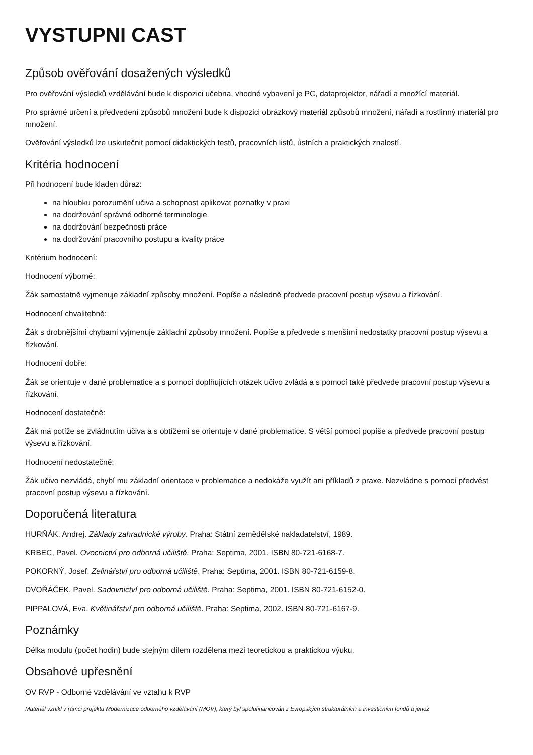VYSTUPNI CAST
Způsob ověřování dosažených výsledků
Pro ověřování výsledků vzdělávání bude k dispozici učebna, vhodné vybavení je PC, dataprojektor, nářadí a množící materiál.
Pro správné určení a předvedení způsobů množení bude k dispozici obrázkový materiál způsobů množení, nářadí a rostlinný materiál pro množení.
Ověřování výsledků lze uskutečnit pomocí didaktických testů, pracovních listů, ústních a praktických znalostí.
Kritéria hodnocení
Při hodnocení bude kladen důraz:
na hloubku porozumění učiva a schopnost aplikovat poznatky v praxi
na dodržování správné odborné terminologie
na dodržování bezpečnosti práce
na dodržování pracovního postupu a kvality práce
Kritérium hodnocení:
Hodnocení výborně:
Žák samostatně vyjmenuje základní způsoby množení. Popíše a následně předvede pracovní postup výsevu a řízkování.
Hodnocení chvalitebně:
Žák s drobnějšími chybami vyjmenuje základní způsoby množení. Popíše a předvede s menšími nedostatky pracovní postup výsevu a řízkování.
Hodnocení dobře:
Žák se orientuje v dané problematice a s pomocí doplňujících otázek učivo zvládá a s pomocí také předvede pracovní postup výsevu a řízkování.
Hodnocení dostatečně:
Žák má potíže se zvládnutím učiva a s obtížemi se orientuje v dané problematice. S větší pomocí popíše a předvede pracovní postup výsevu a řízkování.
Hodnocení nedostatečně:
Žák učivo nezvládá, chybí mu základní orientace v problematice a nedokáže využít ani příkladů z praxe. Nezvládne s pomocí předvést pracovní postup výsevu a řízkování.
Doporučená literatura
HURŇÁK, Andrej. Základy zahradnické výroby. Praha: Státní zemědělské nakladatelství, 1989.
KRBEC, Pavel. Ovocnictví pro odborná učiliště. Praha: Septima, 2001. ISBN 80-721-6168-7.
POKORNÝ, Josef. Zelinářství pro odborná učiliště. Praha: Septima, 2001. ISBN 80-721-6159-8.
DVOŘÁČEK, Pavel. Sadovnictví pro odborná učiliště. Praha: Septima, 2001. ISBN 80-721-6152-0.
PIPPALOVÁ, Eva. Květinářství pro odborná učiliště. Praha: Septima, 2002. ISBN 80-721-6167-9.
Poznámky
Délka modulu (počet hodin) bude stejným dílem rozdělena mezi teoretickou a praktickou výuku.
Obsahové upřesnění
OV RVP - Odborné vzdělávání ve vztahu k RVP
Materiál vznikl v rámci projektu Modernizace odborného vzdělávání (MOV), který byl spolufinancován z Evropských strukturálních a investičních fondů a jehož